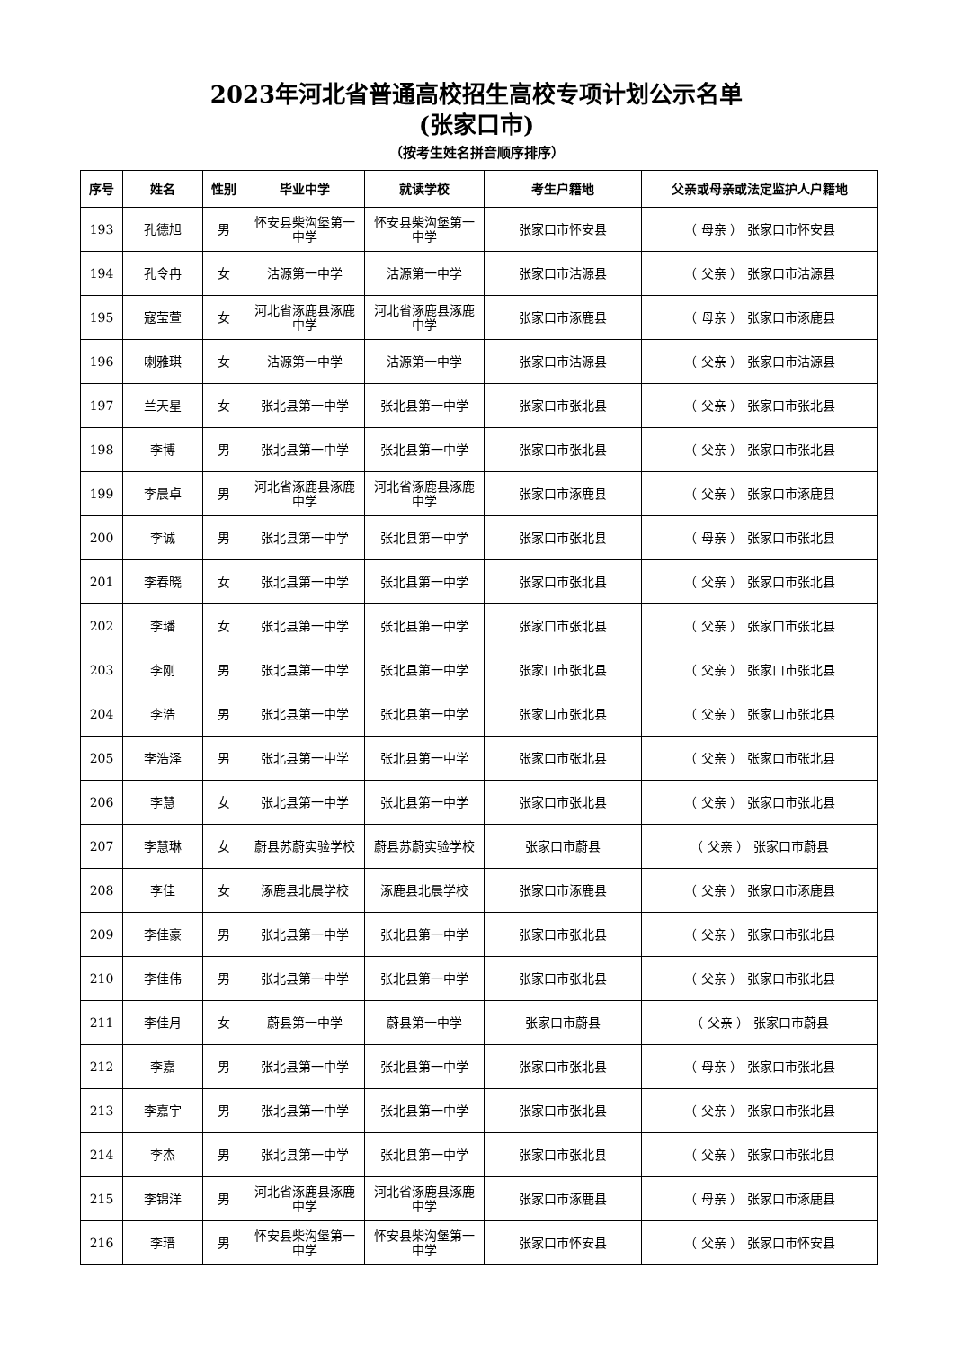2023年河北省普通高校招生高校专项计划公示名单
(张家口市)
（按考生姓名拼音顺序排序）
| 序号 | 姓名 | 性别 | 毕业中学 | 就读学校 | 考生户籍地 | 父亲或母亲或法定监护人户籍地 |
| --- | --- | --- | --- | --- | --- | --- |
| 193 | 孔德旭 | 男 | 怀安县柴沟堡第一中学 | 怀安县柴沟堡第一中学 | 张家口市怀安县 | （ 母亲 ） 张家口市怀安县 |
| 194 | 孔令冉 | 女 | 沽源第一中学 | 沽源第一中学 | 张家口市沽源县 | （ 父亲 ） 张家口市沽源县 |
| 195 | 寇莹萱 | 女 | 河北省涿鹿县涿鹿中学 | 河北省涿鹿县涿鹿中学 | 张家口市涿鹿县 | （ 母亲 ） 张家口市涿鹿县 |
| 196 | 喇雅琪 | 女 | 沽源第一中学 | 沽源第一中学 | 张家口市沽源县 | （ 父亲 ） 张家口市沽源县 |
| 197 | 兰天星 | 女 | 张北县第一中学 | 张北县第一中学 | 张家口市张北县 | （ 父亲 ） 张家口市张北县 |
| 198 | 李博 | 男 | 张北县第一中学 | 张北县第一中学 | 张家口市张北县 | （ 父亲 ） 张家口市张北县 |
| 199 | 李晨卓 | 男 | 河北省涿鹿县涿鹿中学 | 河北省涿鹿县涿鹿中学 | 张家口市涿鹿县 | （ 父亲 ） 张家口市涿鹿县 |
| 200 | 李诚 | 男 | 张北县第一中学 | 张北县第一中学 | 张家口市张北县 | （ 母亲 ） 张家口市张北县 |
| 201 | 李春晓 | 女 | 张北县第一中学 | 张北县第一中学 | 张家口市张北县 | （ 父亲 ） 张家口市张北县 |
| 202 | 李璠 | 女 | 张北县第一中学 | 张北县第一中学 | 张家口市张北县 | （ 父亲 ） 张家口市张北县 |
| 203 | 李刚 | 男 | 张北县第一中学 | 张北县第一中学 | 张家口市张北县 | （ 父亲 ） 张家口市张北县 |
| 204 | 李浩 | 男 | 张北县第一中学 | 张北县第一中学 | 张家口市张北县 | （ 父亲 ） 张家口市张北县 |
| 205 | 李浩泽 | 男 | 张北县第一中学 | 张北县第一中学 | 张家口市张北县 | （ 父亲 ） 张家口市张北县 |
| 206 | 李慧 | 女 | 张北县第一中学 | 张北县第一中学 | 张家口市张北县 | （ 父亲 ） 张家口市张北县 |
| 207 | 李慧琳 | 女 | 蔚县苏蔚实验学校 | 蔚县苏蔚实验学校 | 张家口市蔚县 | （ 父亲 ） 张家口市蔚县 |
| 208 | 李佳 | 女 | 涿鹿县北晨学校 | 涿鹿县北晨学校 | 张家口市涿鹿县 | （ 父亲 ） 张家口市涿鹿县 |
| 209 | 李佳豪 | 男 | 张北县第一中学 | 张北县第一中学 | 张家口市张北县 | （ 父亲 ） 张家口市张北县 |
| 210 | 李佳伟 | 男 | 张北县第一中学 | 张北县第一中学 | 张家口市张北县 | （ 父亲 ） 张家口市张北县 |
| 211 | 李佳月 | 女 | 蔚县第一中学 | 蔚县第一中学 | 张家口市蔚县 | （ 父亲 ） 张家口市蔚县 |
| 212 | 李嘉 | 男 | 张北县第一中学 | 张北县第一中学 | 张家口市张北县 | （ 母亲 ） 张家口市张北县 |
| 213 | 李嘉宇 | 男 | 张北县第一中学 | 张北县第一中学 | 张家口市张北县 | （ 父亲 ） 张家口市张北县 |
| 214 | 李杰 | 男 | 张北县第一中学 | 张北县第一中学 | 张家口市张北县 | （ 父亲 ） 张家口市张北县 |
| 215 | 李锦洋 | 男 | 河北省涿鹿县涿鹿中学 | 河北省涿鹿县涿鹿中学 | 张家口市涿鹿县 | （ 母亲 ） 张家口市涿鹿县 |
| 216 | 李瑨 | 男 | 怀安县柴沟堡第一中学 | 怀安县柴沟堡第一中学 | 张家口市怀安县 | （ 父亲 ） 张家口市怀安县 |